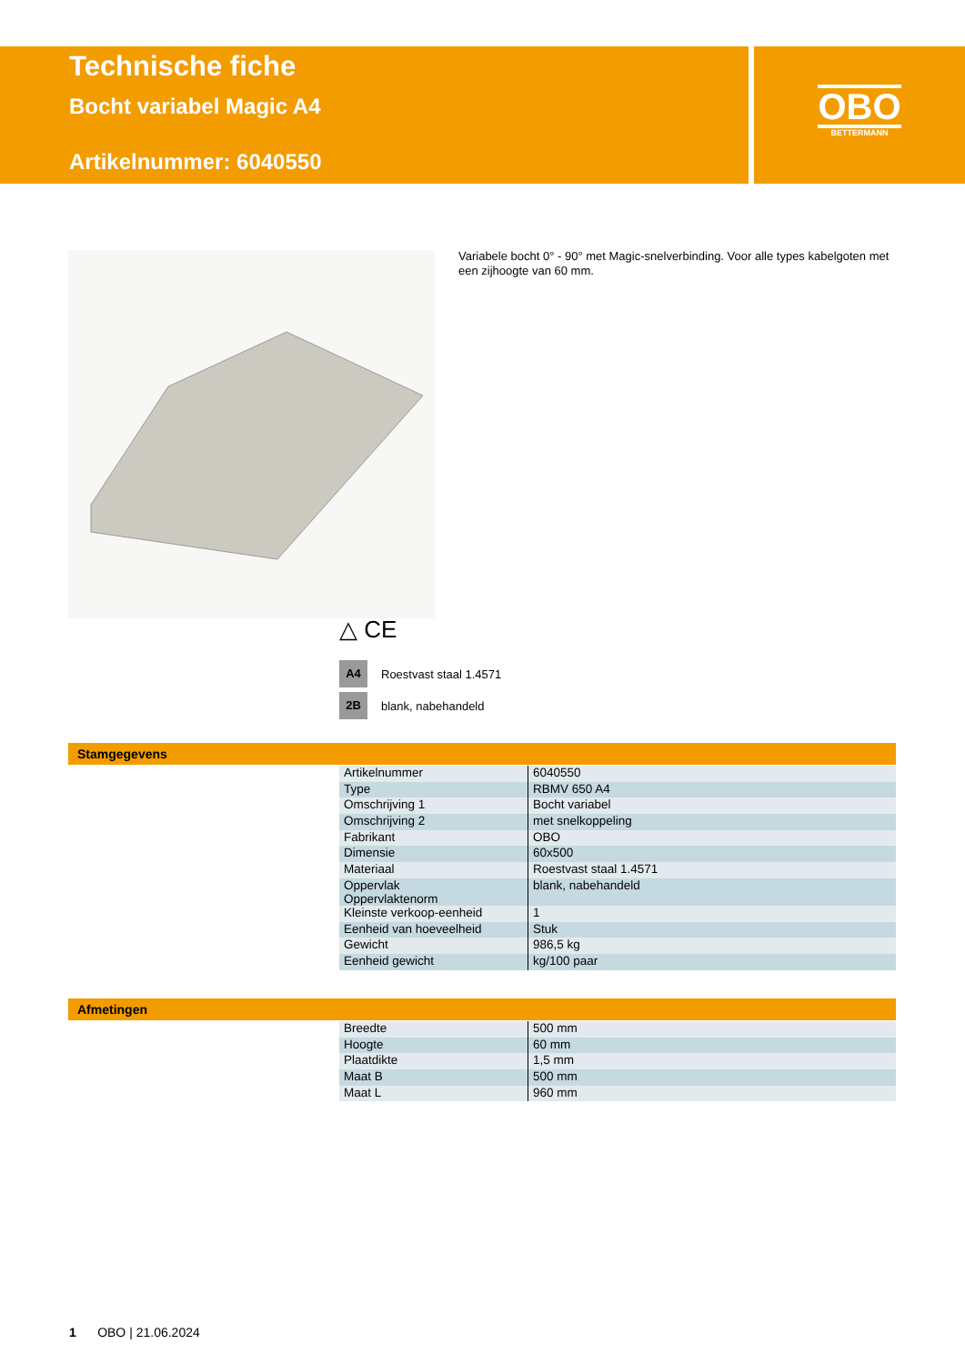Technische fiche
Bocht variabel Magic A4
Artikelnummer: 6040550
OBO
BETTERMANN
Variabele bocht 0° - 90° met Magic-snelverbinding. Voor alle types kabelgoten met een zijhoogte van 60 mm.
△ CE
A4 Roestvast staal 1.4571
2B blank, nabehandeld
Stamgegevens
| Artikelnummer | 6040550 |
| Type | RBMV 650 A4 |
| Omschrijving 1 | Bocht variabel |
| Omschrijving 2 | met snelkoppeling |
| Fabrikant | OBO |
| Dimensie | 60x500 |
| Materiaal | Roestvast staal 1.4571 |
| Oppervlak Oppervlaktenorm | blank, nabehandeld |
| Kleinste verkoop-eenheid | 1 |
| Eenheid van hoeveelheid | Stuk |
| Gewicht | 986,5 kg |
| Eenheid gewicht | kg/100 paar |
Afmetingen
| Breedte | 500 mm |
| Hoogte | 60 mm |
| Plaatdikte | 1,5 mm |
| Maat B | 500 mm |
| Maat L | 960 mm |
1 OBO | 21.06.2024